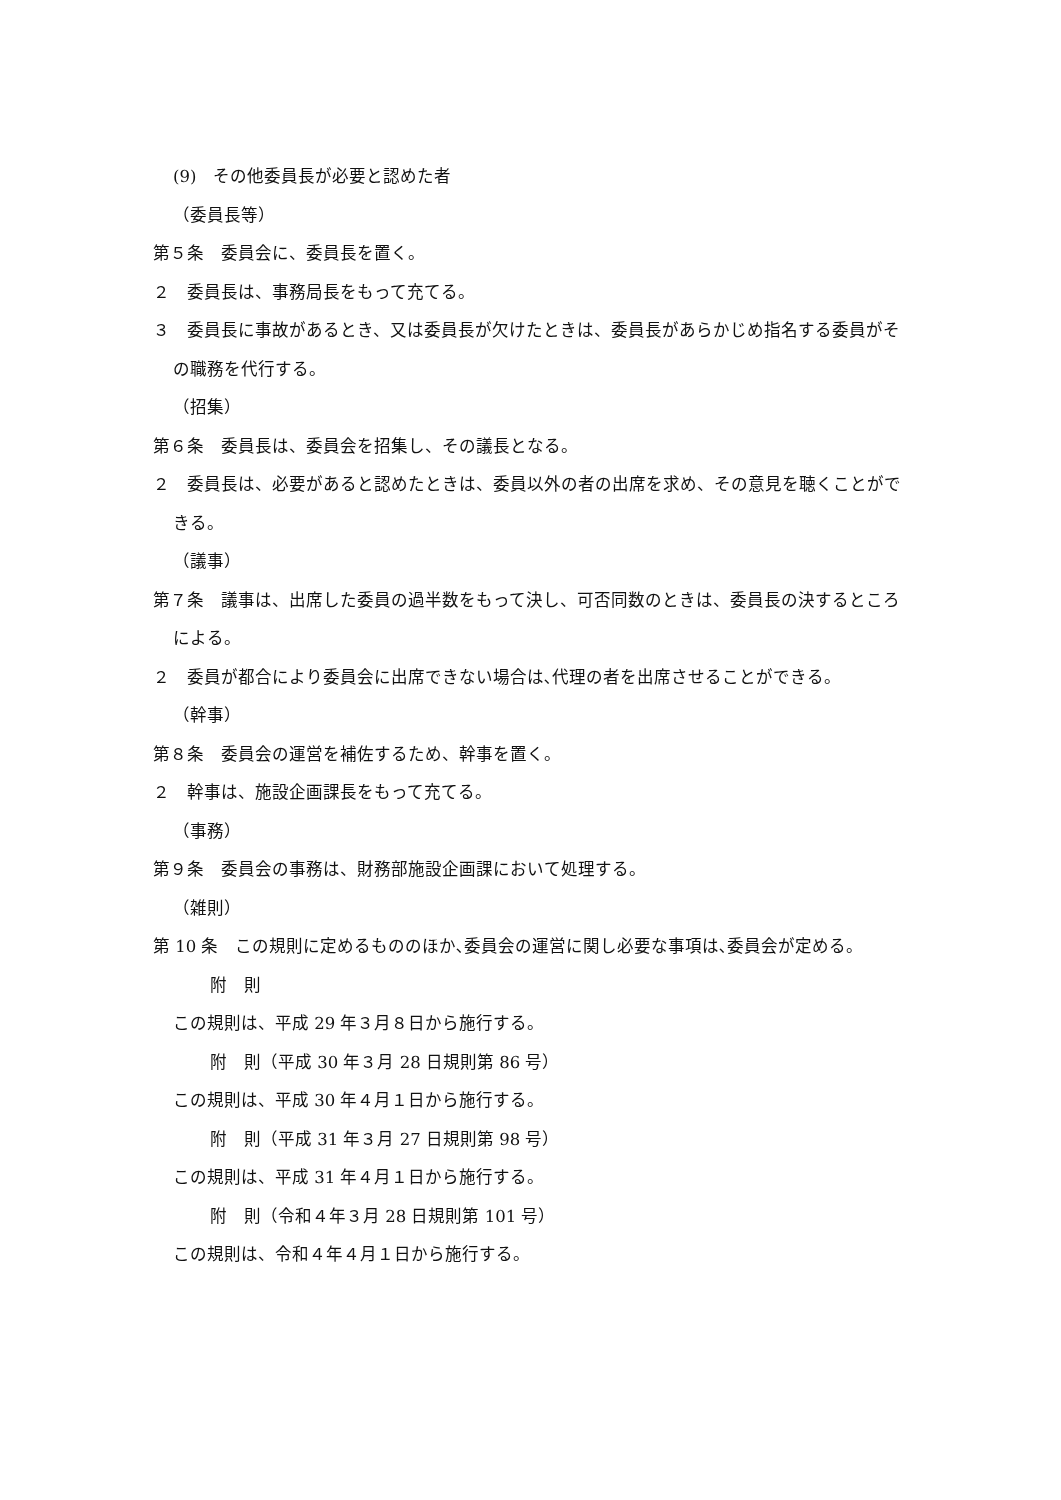(9)　その他委員長が必要と認めた者
（委員長等）
第５条　委員会に、委員長を置く。
２　委員長は、事務局長をもって充てる。
３　委員長に事故があるとき、又は委員長が欠けたときは、委員長があらかじめ指名する委員がその職務を代行する。
（招集）
第６条　委員長は、委員会を招集し、その議長となる。
２　委員長は、必要があると認めたときは、委員以外の者の出席を求め、その意見を聴くことができる。
（議事）
第７条　議事は、出席した委員の過半数をもって決し、可否同数のときは、委員長の決するところによる。
２　委員が都合により委員会に出席できない場合は､代理の者を出席させることができる。
（幹事）
第８条　委員会の運営を補佐するため、幹事を置く。
２　幹事は、施設企画課長をもって充てる。
（事務）
第９条　委員会の事務は、財務部施設企画課において処理する。
（雑則）
第 10 条　この規則に定めるもののほか､委員会の運営に関し必要な事項は､委員会が定める。
附　則
この規則は、平成 29 年３月８日から施行する。
附　則（平成 30 年３月 28 日規則第 86 号）
この規則は、平成 30 年４月１日から施行する。
附　則（平成 31 年３月 27 日規則第 98 号）
この規則は、平成 31 年４月１日から施行する。
附　則（令和４年３月 28 日規則第 101 号）
この規則は、令和４年４月１日から施行する。